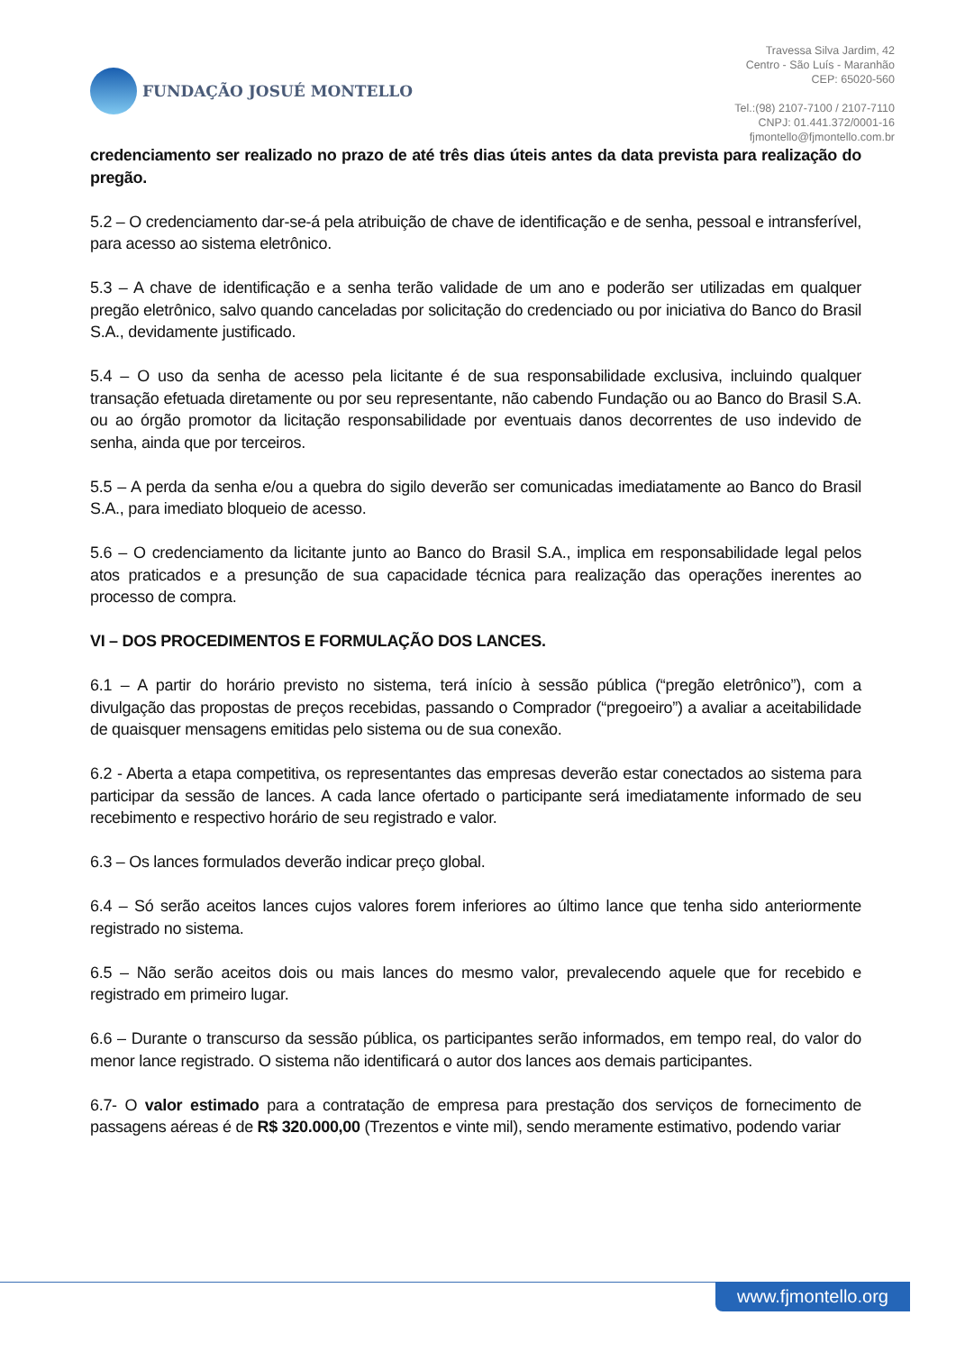FUNDAÇÃO JOSUÉ MONTELLO
Travessa Silva Jardim, 42
Centro - São Luís - Maranhão
CEP: 65020-560
Tel.:(98) 2107-7100 / 2107-7110
CNPJ: 01.441.372/0001-16
fjmontello@fjmontello.com.br
credenciamento ser realizado no prazo de até três dias úteis antes da data prevista para realização do pregão.
5.2 – O credenciamento dar-se-á pela atribuição de chave de identificação e de senha, pessoal e intransferível, para acesso ao sistema eletrônico.
5.3 – A chave de identificação e a senha terão validade de um ano e poderão ser utilizadas em qualquer pregão eletrônico, salvo quando canceladas por solicitação do credenciado ou por iniciativa do Banco do Brasil S.A., devidamente justificado.
5.4 – O uso da senha de acesso pela licitante é de sua responsabilidade exclusiva, incluindo qualquer transação efetuada diretamente ou por seu representante, não cabendo Fundação ou ao Banco do Brasil S.A. ou ao órgão promotor da licitação responsabilidade por eventuais danos decorrentes de uso indevido de senha, ainda que por terceiros.
5.5 – A perda da senha e/ou a quebra do sigilo deverão ser comunicadas imediatamente ao Banco do Brasil S.A., para imediato bloqueio de acesso.
5.6 – O credenciamento da licitante junto ao Banco do Brasil S.A., implica em responsabilidade legal pelos atos praticados e a presunção de sua capacidade técnica para realização das operações inerentes ao processo de compra.
VI – DOS PROCEDIMENTOS E FORMULAÇÃO DOS LANCES.
6.1 – A partir do horário previsto no sistema, terá início à sessão pública (“pregão eletrônico”), com a divulgação das propostas de preços recebidas, passando o Comprador (“pregoeiro”) a avaliar a aceitabilidade de quaisquer mensagens emitidas pelo sistema ou de sua conexão.
6.2 - Aberta a etapa competitiva, os representantes das empresas deverão estar conectados ao sistema para participar da sessão de lances. A cada lance ofertado o participante será imediatamente informado de seu recebimento e respectivo horário de seu registrado e valor.
6.3 – Os lances formulados deverão indicar preço global.
6.4 – Só serão aceitos lances cujos valores forem inferiores ao último lance que tenha sido anteriormente registrado no sistema.
6.5 – Não serão aceitos dois ou mais lances do mesmo valor, prevalecendo aquele que for recebido e registrado em primeiro lugar.
6.6 – Durante o transcurso da sessão pública, os participantes serão informados, em tempo real, do valor do menor lance registrado. O sistema não identificará o autor dos lances aos demais participantes.
6.7- O valor estimado para a contratação de empresa para prestação dos serviços de fornecimento de passagens aéreas é de R$ 320.000,00 (Trezentos e vinte mil), sendo meramente estimativo, podendo variar
www.fjmontello.org